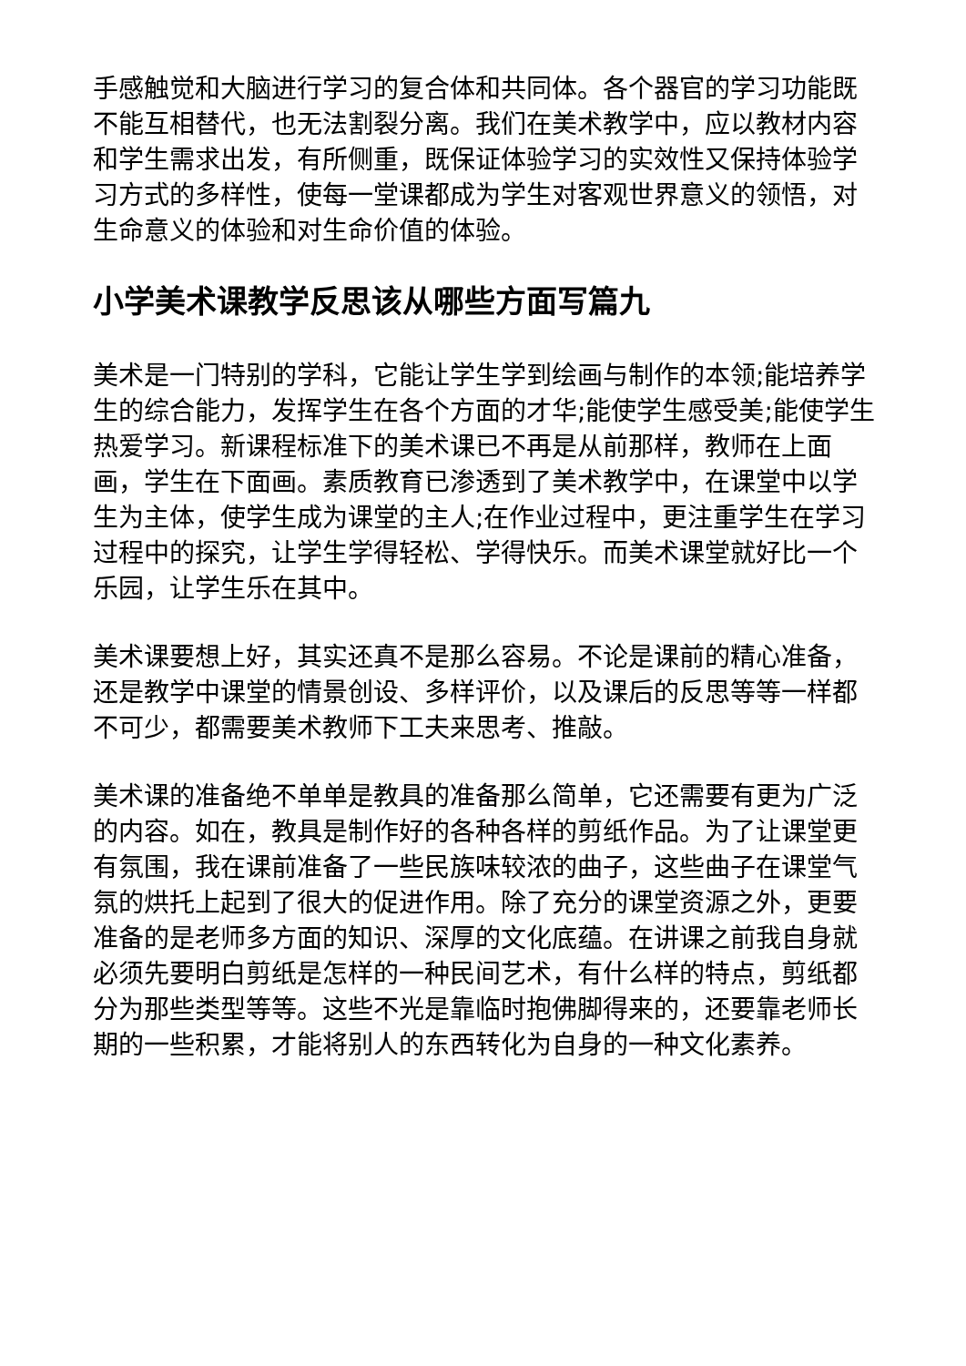手感触觉和大脑进行学习的复合体和共同体。各个器官的学习功能既不能互相替代，也无法割裂分离。我们在美术教学中，应以教材内容和学生需求出发，有所侧重，既保证体验学习的实效性又保持体验学习方式的多样性，使每一堂课都成为学生对客观世界意义的领悟，对生命意义的体验和对生命价值的体验。
小学美术课教学反思该从哪些方面写篇九
美术是一门特别的学科，它能让学生学到绘画与制作的本领;能培养学生的综合能力，发挥学生在各个方面的才华;能使学生感受美;能使学生热爱学习。新课程标准下的美术课已不再是从前那样，教师在上面画，学生在下面画。素质教育已渗透到了美术教学中，在课堂中以学生为主体，使学生成为课堂的主人;在作业过程中，更注重学生在学习过程中的探究，让学生学得轻松、学得快乐。而美术课堂就好比一个乐园，让学生乐在其中。
美术课要想上好，其实还真不是那么容易。不论是课前的精心准备，还是教学中课堂的情景创设、多样评价，以及课后的反思等等一样都不可少，都需要美术教师下工夫来思考、推敲。
美术课的准备绝不单单是教具的准备那么简单，它还需要有更为广泛的内容。如在，教具是制作好的各种各样的剪纸作品。为了让课堂更有氛围，我在课前准备了一些民族味较浓的曲子，这些曲子在课堂气氛的烘托上起到了很大的促进作用。除了充分的课堂资源之外，更要准备的是老师多方面的知识、深厚的文化底蕴。在讲课之前我自身就必须先要明白剪纸是怎样的一种民间艺术，有什么样的特点，剪纸都分为那些类型等等。这些不光是靠临时抱佛脚得来的，还要靠老师长期的一些积累，才能将别人的东西转化为自身的一种文化素养。